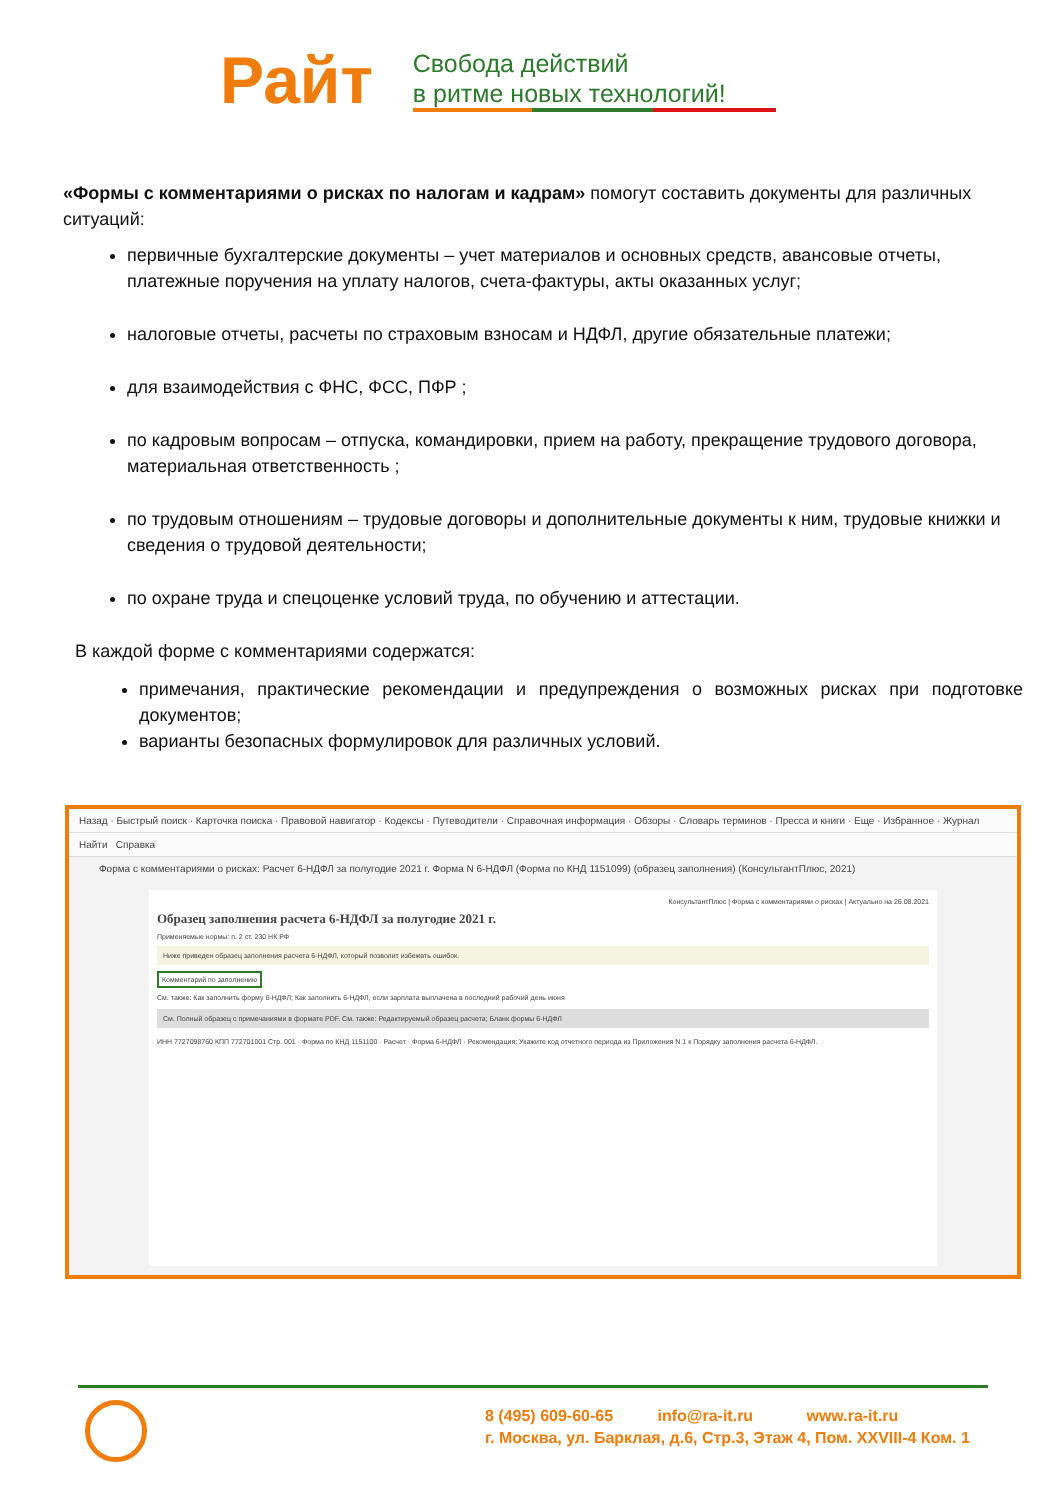Райт
Свобода действий
в ритме новых технологий!
«Формы с комментариями о рисках по налогам и кадрам» помогут составить документы для различных ситуаций:
первичные бухгалтерские документы – учет материалов и основных средств, авансовые отчеты, платежные поручения на уплату налогов, счета-фактуры, акты оказанных услуг;
налоговые отчеты, расчеты по страховым взносам и НДФЛ, другие обязательные платежи;
для взаимодействия с ФНС, ФСС, ПФР ;
по кадровым вопросам – отпуска, командировки, прием на работу, прекращение трудового договора, материальная ответственность ;
по трудовым отношениям – трудовые договоры и дополнительные документы к ним, трудовые книжки и сведения о трудовой деятельности;
по охране труда и спецоценке условий труда, по обучению и аттестации.
В каждой форме с комментариями содержатся:
примечания, практические рекомендации и предупреждения о возможных рисках при подготовке документов;
варианты безопасных формулировок для различных условий.
Назад · Быстрый поиск · Карточка поиска · Правовой навигатор · Кодексы · Путеводители · Справочная информация · Обзоры · Словарь терминов · Пресса и книги · Еще · Избранное · Журнал
Найти Справка
Форма с комментариями о рисках: Расчет 6-НДФЛ за полугодие 2021 г. Форма N 6-НДФЛ (Форма по КНД 1151099) (образец заполнения) (КонсультантПлюс, 2021)
КонсультантПлюс | Форма с комментариями о рисках | Актуально на 26.08.2021
Образец заполнения расчета 6-НДФЛ за полугодие 2021 г.
Применяемые нормы: п. 2 ст. 230 НК РФ
Ниже приведен образец заполнения расчета 6-НДФЛ, который позволит избежать ошибок.
Комментарий по заполнению
См. также: Как заполнить форму 6-НДФЛ; Как заполнить 6-НДФЛ, если зарплата выплачена в последний рабочий день июня
См. Полный образец с примечаниями в формате PDF. См. также: Редактируемый образец расчета; Бланк формы 6-НДФЛ
ИНН 7727098760 КПП 772701001 Стр. 001 · Форма по КНД 1151100 · Расчет · Форма 6-НДФЛ · Рекомендация: Укажите код отчетного периода из Приложения N 1 к Порядку заполнения расчета 6-НДФЛ.
8 (495) 609-60-65 info@ra-it.ru www.ra-it.ru
г. Москва, ул. Барклая, д.6, Стр.3, Этаж 4, Пом. XXVIII-4 Ком. 1